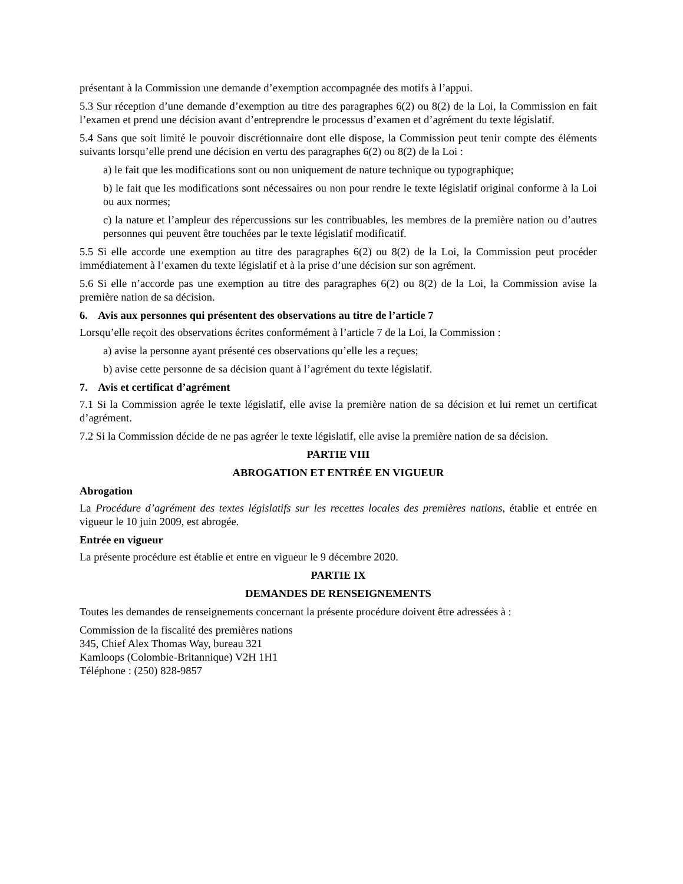présentant à la Commission une demande d’exemption accompagnée des motifs à l’appui.
5.3 Sur réception d’une demande d’exemption au titre des paragraphes 6(2) ou 8(2) de la Loi, la Commission en fait l’examen et prend une décision avant d’entreprendre le processus d’examen et d’agrément du texte législatif.
5.4 Sans que soit limité le pouvoir discrétionnaire dont elle dispose, la Commission peut tenir compte des éléments suivants lorsqu’elle prend une décision en vertu des paragraphes 6(2) ou 8(2) de la Loi :
a) le fait que les modifications sont ou non uniquement de nature technique ou typographique;
b) le fait que les modifications sont nécessaires ou non pour rendre le texte législatif original conforme à la Loi ou aux normes;
c) la nature et l’ampleur des répercussions sur les contribuables, les membres de la première nation ou d’autres personnes qui peuvent être touchées par le texte législatif modificatif.
5.5 Si elle accorde une exemption au titre des paragraphes 6(2) ou 8(2) de la Loi, la Commission peut procéder immédiatement à l’examen du texte législatif et à la prise d’une décision sur son agrément.
5.6 Si elle n’accorde pas une exemption au titre des paragraphes 6(2) ou 8(2) de la Loi, la Commission avise la première nation de sa décision.
6. Avis aux personnes qui présentent des observations au titre de l’article 7
Lorsqu’elle reçoit des observations écrites conformément à l’article 7 de la Loi, la Commission :
a) avise la personne ayant présenté ces observations qu’elle les a reçues;
b) avise cette personne de sa décision quant à l’agrément du texte législatif.
7. Avis et certificat d’agrément
7.1 Si la Commission agrée le texte législatif, elle avise la première nation de sa décision et lui remet un certificat d’agrément.
7.2 Si la Commission décide de ne pas agréer le texte législatif, elle avise la première nation de sa décision.
PARTIE VIII
ABROGATION ET ENTRÉE EN VIGUEUR
Abrogation
La Procédure d’agrément des textes législatifs sur les recettes locales des premières nations, établie et entrée en vigueur le 10 juin 2009, est abrogée.
Entrée en vigueur
La présente procédure est établie et entre en vigueur le 9 décembre 2020.
PARTIE IX
DEMANDES DE RENSEIGNEMENTS
Toutes les demandes de renseignements concernant la présente procédure doivent être adressées à :
Commission de la fiscalité des premières nations
345, Chief Alex Thomas Way, bureau 321
Kamloops (Colombie-Britannique) V2H 1H1
Téléphone : (250) 828-9857